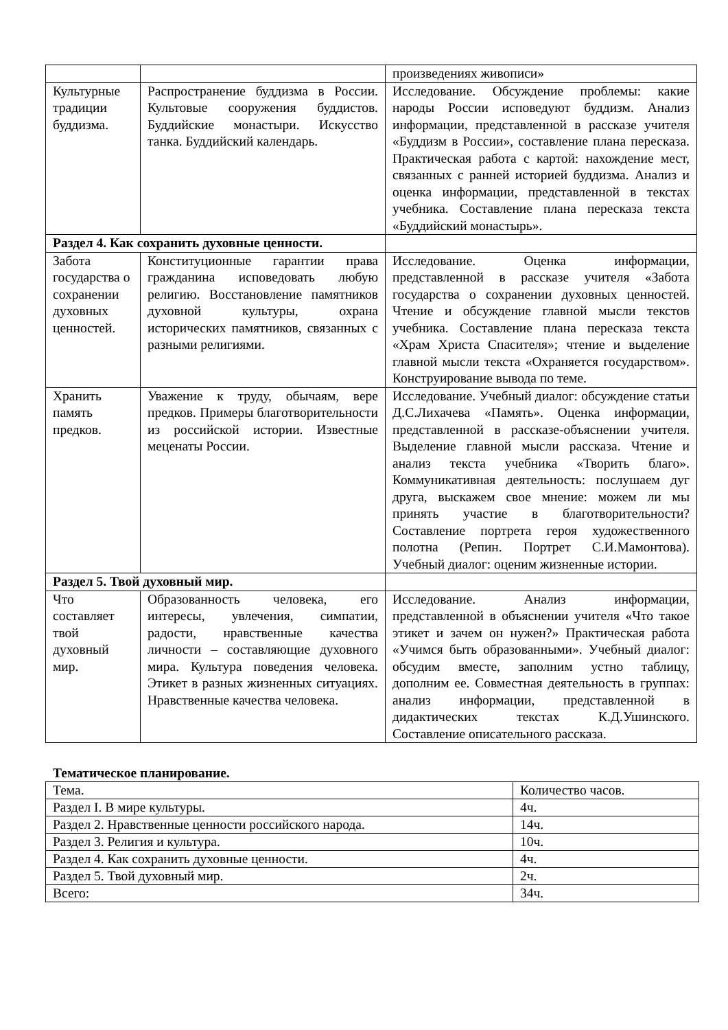| | | произведениях живописи» |
| Культурные традиции буддизма. | Распространение буддизма в России. Культовые сооружения буддистов. Буддийские монастыри. Искусство танка. Буддийский календарь. | Исследование. Обсуждение проблемы: какие народы России исповедуют буддизм. Анализ информации, представленной в рассказе учителя «Буддизм в России», составление плана пересказа. Практическая работа с картой: нахождение мест, связанных с ранней историей буддизма. Анализ и оценка информации, представленной в текстах учебника. Составление плана пересказа текста «Буддийский монастырь». |
| Раздел 4. Как сохранить духовные ценности. | | |
| Забота государства о сохранении духовных ценностей. | Конституционные гарантии права гражданина исповедовать любую религию. Восстановление памятников духовной культуры, охрана исторических памятников, связанных с разными религиями. | Исследование. Оценка информации, представленной в рассказе учителя «Забота государства о сохранении духовных ценностей. Чтение и обсуждение главной мысли текстов учебника. Составление плана пересказа текста «Храм Христа Спасителя»; чтение и выделение главной мысли текста «Охраняется государством». Конструирование вывода по теме. |
| Хранить память предков. | Уважение к труду, обычаям, вере предков. Примеры благотворительности из российской истории. Известные меценаты России. | Исследование. Учебный диалог: обсуждение статьи Д.С.Лихачева «Память». Оценка информации, представленной в рассказе-объяснении учителя. Выделение главной мысли рассказа. Чтение и анализ текста учебника «Творить благо». Коммуникативная деятельность: послушаем дуг друга, выскажем свое мнение: можем ли мы принять участие в благотворительности? Составление портрета героя художественного полотна (Репин. Портрет С.И.Мамонтова). Учебный диалог: оценим жизненные истории. |
| Раздел 5. Твой духовный мир. | | |
| Что составляет твой духовный мир. | Образованность человека, его интересы, увлечения, симпатии, радости, нравственные качества личности – составляющие духовного мира. Культура поведения человека. Этикет в разных жизненных ситуациях. Нравственные качества человека. | Исследование. Анализ информации, представленной в объяснении учителя «Что такое этикет и зачем он нужен?» Практическая работа «Учимся быть образованными». Учебный диалог: обсудим вместе, заполним устно таблицу, дополним ее. Совместная деятельность в группах: анализ информации, представленной в дидактических текстах К.Д.Ушинского. Составление описательного рассказа. |
Тематическое планирование.
| Тема. | Количество часов. |
| Раздел I. В мире культуры. | 4ч. |
| Раздел 2. Нравственные ценности российского народа. | 14ч. |
| Раздел 3. Религия и культура. | 10ч. |
| Раздел 4. Как сохранить духовные ценности. | 4ч. |
| Раздел 5. Твой духовный мир. | 2ч. |
| Всего: | 34ч. |